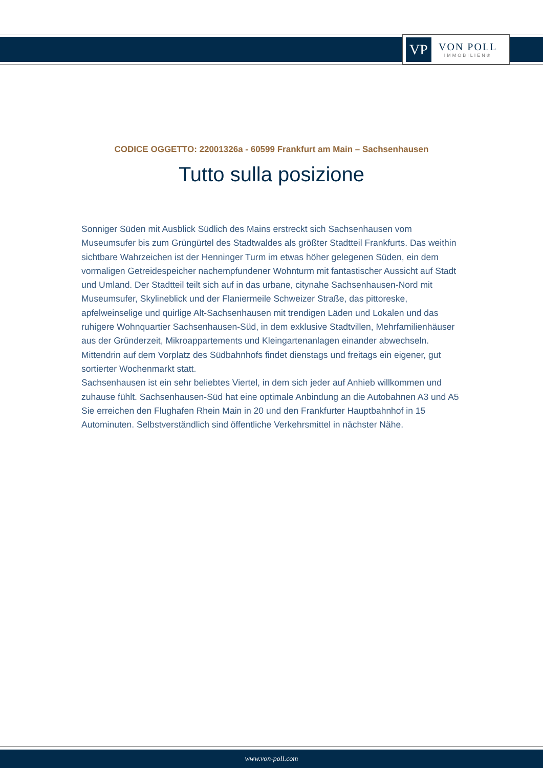VP
VON POLL
IMMOBILIEN®
CODICE OGGETTO: 22001326a - 60599 Frankfurt am Main – Sachsenhausen
Tutto sulla posizione
Sonniger Süden mit Ausblick Südlich des Mains erstreckt sich Sachsenhausen vom Museumsufer bis zum Grüngürtel des Stadtwaldes als größter Stadtteil Frankfurts. Das weithin sichtbare Wahrzeichen ist der Henninger Turm im etwas höher gelegenen Süden, ein dem vormaligen Getreidespeicher nachempfundener Wohnturm mit fantastischer Aussicht auf Stadt und Umland. Der Stadtteil teilt sich auf in das urbane, citynahe Sachsenhausen-Nord mit Museumsufer, Skylineblick und der Flaniermeile Schweizer Straße, das pittoreske, apfelweinselige und quirlige Alt-Sachsenhausen mit trendigen Läden und Lokalen und das ruhigere Wohnquartier Sachsenhausen-Süd, in dem exklusive Stadtvillen, Mehrfamilienhäuser aus der Gründerzeit, Mikroappartements und Kleingartenanlagen einander abwechseln. Mittendrin auf dem Vorplatz des Südbahnhofs findet dienstags und freitags ein eigener, gut sortierter Wochenmarkt statt.
Sachsenhausen ist ein sehr beliebtes Viertel, in dem sich jeder auf Anhieb willkommen und zuhause fühlt. Sachsenhausen-Süd hat eine optimale Anbindung an die Autobahnen A3 und A5 Sie erreichen den Flughafen Rhein Main in 20 und den Frankfurter Hauptbahnhof in 15 Autominuten. Selbstverständlich sind öffentliche Verkehrsmittel in nächster Nähe.
www.von-poll.com